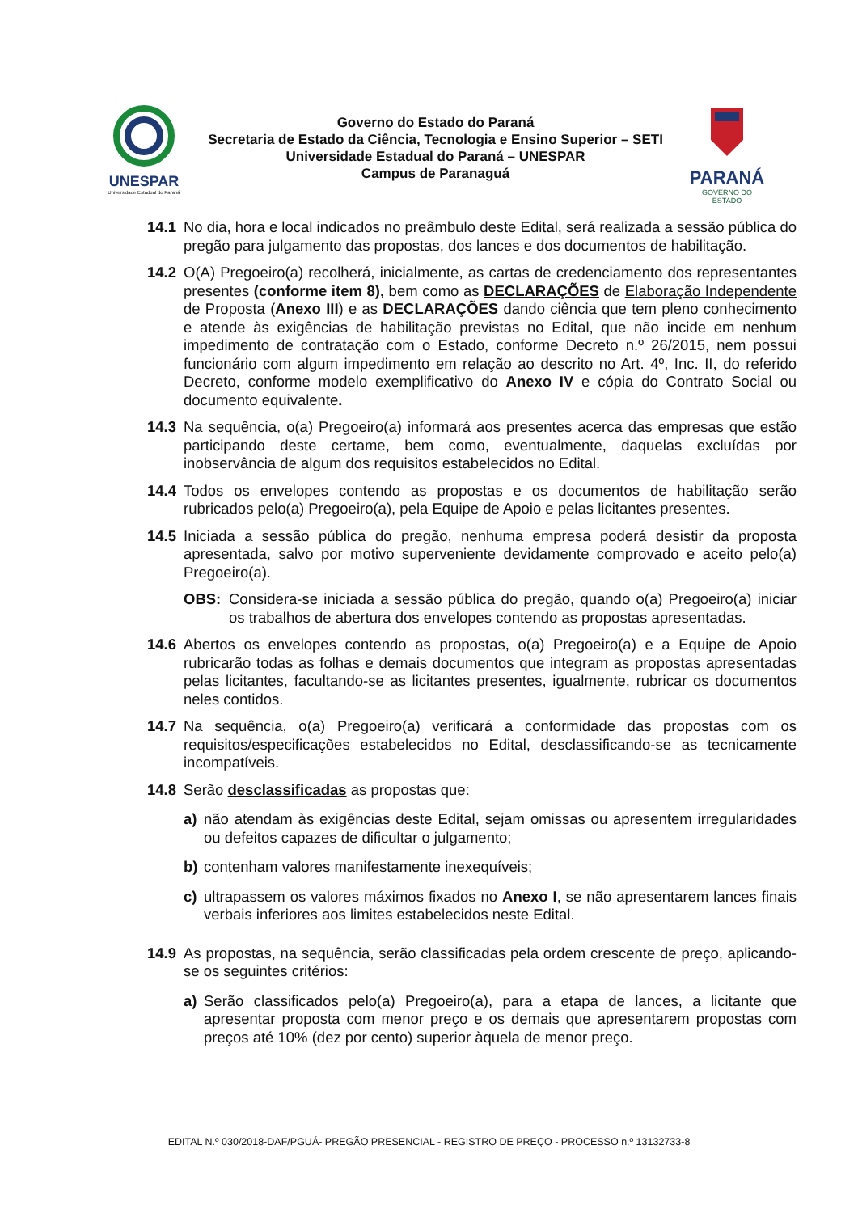UNESPAR
Universidade Estadual do Paraná
Governo do Estado do Paraná
Secretaria de Estado da Ciência, Tecnologia e Ensino Superior – SETI
Universidade Estadual do Paraná – UNESPAR
Campus de Paranaguá
PARANÁ
GOVERNO DO ESTADO
14.1 No dia, hora e local indicados no preâmbulo deste Edital, será realizada a sessão pública do pregão para julgamento das propostas, dos lances e dos documentos de habilitação.
14.2 O(A) Pregoeiro(a) recolherá, inicialmente, as cartas de credenciamento dos representantes presentes (conforme item 8), bem como as DECLARAÇÕES de Elaboração Independente de Proposta (Anexo III) e as DECLARAÇÕES dando ciência que tem pleno conhecimento e atende às exigências de habilitação previstas no Edital, que não incide em nenhum impedimento de contratação com o Estado, conforme Decreto n.º 26/2015, nem possui funcionário com algum impedimento em relação ao descrito no Art. 4º, Inc. II, do referido Decreto, conforme modelo exemplificativo do Anexo IV e cópia do Contrato Social ou documento equivalente.
14.3 Na sequência, o(a) Pregoeiro(a) informará aos presentes acerca das empresas que estão participando deste certame, bem como, eventualmente, daquelas excluídas por inobservância de algum dos requisitos estabelecidos no Edital.
14.4 Todos os envelopes contendo as propostas e os documentos de habilitação serão rubricados pelo(a) Pregoeiro(a), pela Equipe de Apoio e pelas licitantes presentes.
14.5 Iniciada a sessão pública do pregão, nenhuma empresa poderá desistir da proposta apresentada, salvo por motivo superveniente devidamente comprovado e aceito pelo(a) Pregoeiro(a).
OBS: Considera-se iniciada a sessão pública do pregão, quando o(a) Pregoeiro(a) iniciar os trabalhos de abertura dos envelopes contendo as propostas apresentadas.
14.6 Abertos os envelopes contendo as propostas, o(a) Pregoeiro(a) e a Equipe de Apoio rubricarão todas as folhas e demais documentos que integram as propostas apresentadas pelas licitantes, facultando-se as licitantes presentes, igualmente, rubricar os documentos neles contidos.
14.7 Na sequência, o(a) Pregoeiro(a) verificará a conformidade das propostas com os requisitos/especificações estabelecidos no Edital, desclassificando-se as tecnicamente incompatíveis.
14.8 Serão desclassificadas as propostas que:
a) não atendam às exigências deste Edital, sejam omissas ou apresentem irregularidades ou defeitos capazes de dificultar o julgamento;
b) contenham valores manifestamente inexequíveis;
c) ultrapassem os valores máximos fixados no Anexo I, se não apresentarem lances finais verbais inferiores aos limites estabelecidos neste Edital.
14.9 As propostas, na sequência, serão classificadas pela ordem crescente de preço, aplicando-se os seguintes critérios:
a) Serão classificados pelo(a) Pregoeiro(a), para a etapa de lances, a licitante que apresentar proposta com menor preço e os demais que apresentarem propostas com preços até 10% (dez por cento) superior àquela de menor preço.
EDITAL N.º 030/2018-DAF/PGUÁ- PREGÃO PRESENCIAL - REGISTRO DE PREÇO - PROCESSO n.º 13132733-8